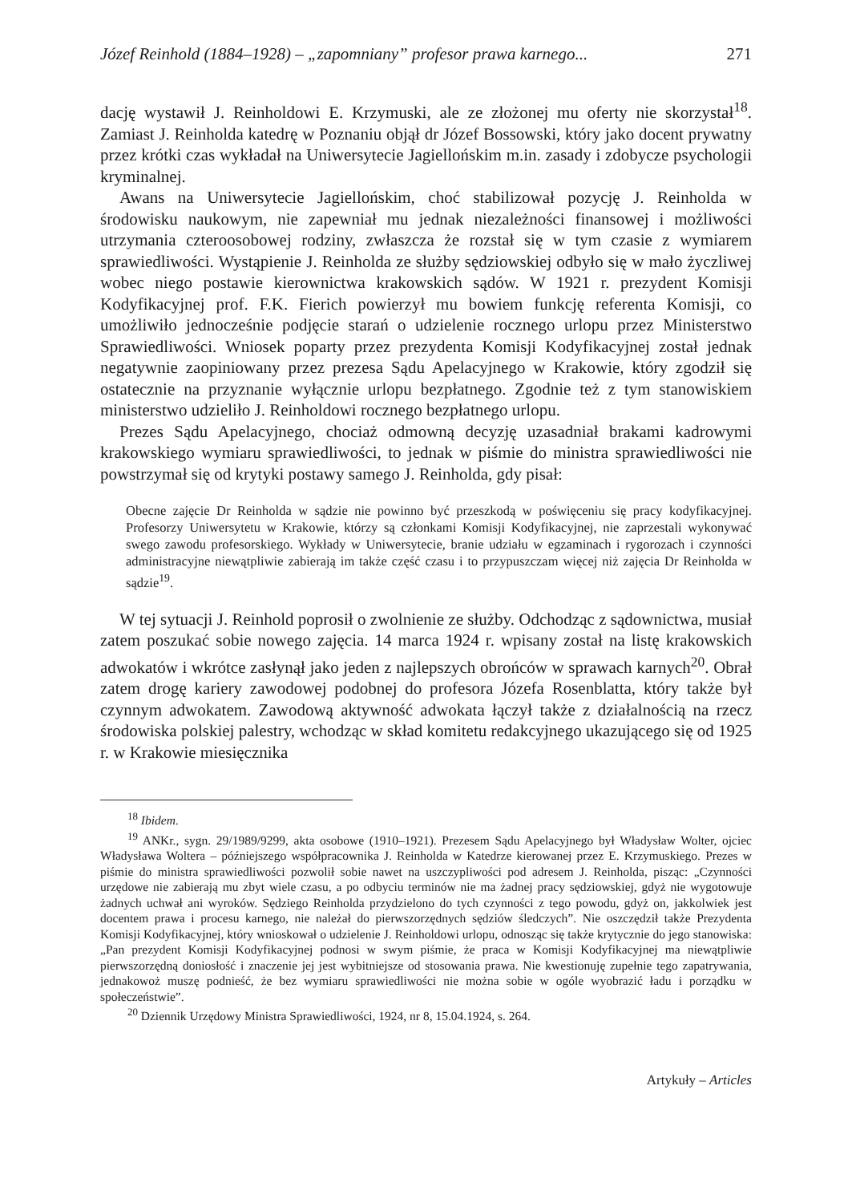Józef Reinhold (1884–1928) – „zapomniany” profesor prawa karnego... 271
dację wystawił J. Reinholdowi E. Krzymuski, ale ze złożonej mu oferty nie skorzystał<sup>18</sup>. Zamiast J. Reinholda katedrę w Poznaniu objął dr Józef Bossowski, który jako docent prywatny przez krótki czas wykładał na Uniwersytecie Jagiellońskim m.in. zasady i zdobycze psychologii kryminalnej.
Awans na Uniwersytecie Jagiellońskim, choć stabilizował pozycję J. Reinholda w środowisku naukowym, nie zapewniał mu jednak niezależności finansowej i możliwości utrzymania czteroosobowej rodziny, zwłaszcza że rozstał się w tym czasie z wymiarem sprawiedliwości. Wystąpienie J. Reinholda ze służby sędziowskiej odbyło się w mało życzliwej wobec niego postawie kierownictwa krakowskich sądów. W 1921 r. prezydent Komisji Kodyfikacyjnej prof. F.K. Fierich powierzył mu bowiem funkcję referenta Komisji, co umożliwiło jednocześnie podjęcie starań o udzielenie rocznego urlopu przez Ministerstwo Sprawiedliwości. Wniosek poparty przez prezydenta Komisji Kodyfikacyjnej został jednak negatywnie zaopiniowany przez prezesa Sądu Apelacyjnego w Krakowie, który zgodził się ostatecznie na przyznanie wyłącznie urlopu bezpłatnego. Zgodnie też z tym stanowiskiem ministerstwo udzieliło J. Reinholdowi rocznego bezpłatnego urlopu.
Prezes Sądu Apelacyjnego, chociaż odmowną decyzję uzasadniał brakami kadrowymi krakowskiego wymiaru sprawiedliwości, to jednak w piśmie do ministra sprawiedliwości nie powstrzymał się od krytyki postawy samego J. Reinholda, gdy pisał:
Obecne zajęcie Dr Reinholda w sądzie nie powinno być przeszkodą w poświęceniu się pracy kodyfikacyjnej. Profesorzy Uniwersytetu w Krakowie, którzy są członkami Komisji Kodyfikacyjnej, nie zaprzestali wykonywać swego zawodu profesorskiego. Wykłady w Uniwersytecie, branie udziału w egzaminach i rygorozach i czynności administracyjne niewątpliwie zabierają im także część czasu i to przypuszczam więcej niż zajęcia Dr Reinholda w sądzie<sup>19</sup>.
W tej sytuacji J. Reinhold poprosił o zwolnienie ze służby. Odchodząc z sądownictwa, musiał zatem poszukać sobie nowego zajęcia. 14 marca 1924 r. wpisany został na listę krakowskich adwokatów i wkrótce zasłynął jako jeden z najlepszych obrońców w sprawach karnych<sup>20</sup>. Obrał zatem drogę kariery zawodowej podobnej do profesora Józefa Rosenblatta, który także był czynnym adwokatem. Zawodową aktywność adwokata łączył także z działalnością na rzecz środowiska polskiej palestry, wchodząc w skład komitetu redakcyjnego ukazującego się od 1925 r. w Krakowie miesięcznika
<sup>18</sup> Ibidem.
<sup>19</sup> ANKr., sygn. 29/1989/9299, akta osobowe (1910–1921). Prezesem Sądu Apelacyjnego był Władysław Wolter, ojciec Władysława Woltera – późniejszego współpracownika J. Reinholda w Katedrze kierowanej przez E. Krzymuskiego. Prezes w piśmie do ministra sprawiedliwości pozwolił sobie nawet na uszczypliwości pod adresem J. Reinholda, pisząc: „Czynności urzędowe nie zabierają mu zbyt wiele czasu, a po odbyciu terminów nie ma żadnej pracy sędziowskiej, gdyż nie wygotowuje żadnych uchwał ani wyroków. Sędziego Reinholda przydzielono do tych czynności z tego powodu, gdyż on, jakkolwiek jest docentem prawa i procesu karnego, nie należał do pierwszorzędnych sędziów śledczych”. Nie oszczędził także Prezydenta Komisji Kodyfikacyjnej, który wnioskował o udzielenie J. Reinholdowi urlopu, odnosząc się także krytycznie do jego stanowiska: „Pan prezydent Komisji Kodyfikacyjnej podnosi w swym piśmie, że praca w Komisji Kodyfikacyjnej ma niewątpliwie pierwszorzędną doniosłość i znaczenie jej jest wybitniejsze od stosowania prawa. Nie kwestionuję zupełnie tego zapatrywania, jednakowoż muszę podnieść, że bez wymiaru sprawiedliwości nie można sobie w ogóle wyobrazić ładu i porządku w społeczeństwie”.
<sup>20</sup> Dziennik Urzędowy Ministra Sprawiedliwości, 1924, nr 8, 15.04.1924, s. 264.
Artykuły – Articles